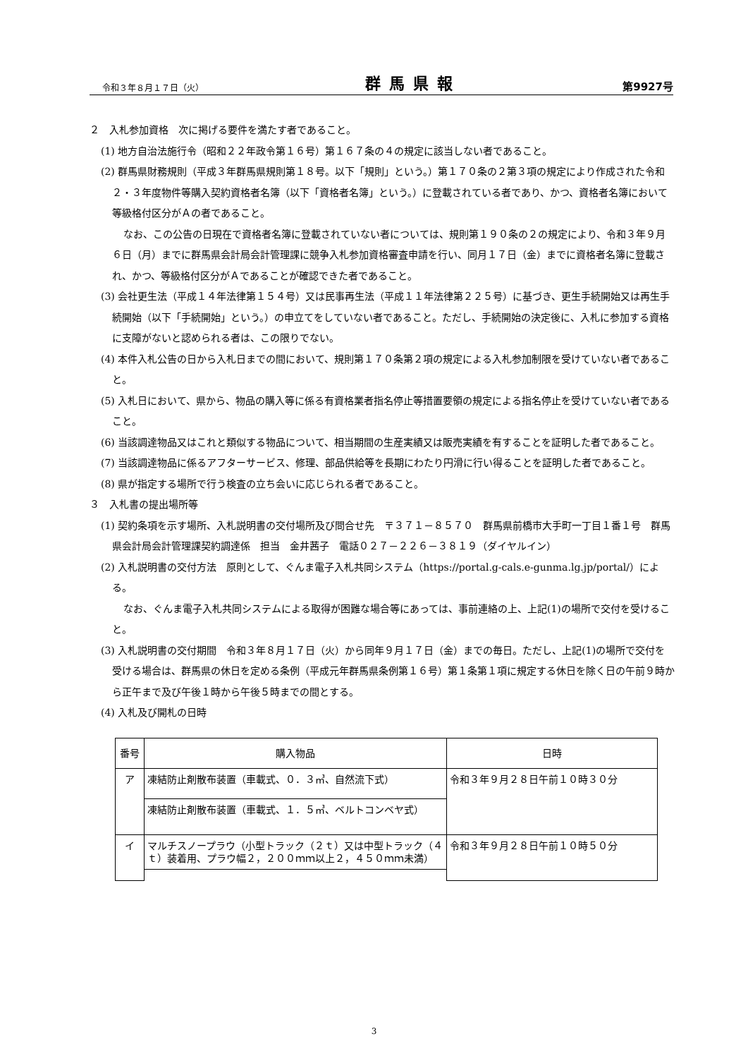令和３年８月１７日（火） 群馬県報 第9927号
２　入札参加資格　次に掲げる要件を満たす者であること。
(1) 地方自治法施行令（昭和２２年政令第１６号）第１６７条の４の規定に該当しない者であること。
(2) 群馬県財務規則（平成３年群馬県規則第１８号。以下「規則」という。）第１７０条の２第３項の規定により作成された令和２・３年度物件等購入契約資格者名簿（以下「資格者名簿」という。）に登載されている者であり、かつ、資格者名簿において等級格付区分がＡの者であること。
なお、この公告の日現在で資格者名簿に登載されていない者については、規則第１９０条の２の規定により、令和３年９月６日（月）までに群馬県会計局会計管理課に競争入札参加資格審査申請を行い、同月１７日（金）までに資格者名簿に登載され、かつ、等級格付区分がＡであることが確認できた者であること。
(3) 会社更生法（平成１４年法律第１５４号）又は民事再生法（平成１１年法律第２２５号）に基づき、更生手続開始又は再生手続開始（以下「手続開始」という。）の申立てをしていない者であること。ただし、手続開始の決定後に、入札に参加する資格に支障がないと認められる者は、この限りでない。
(4) 本件入札公告の日から入札日までの間において、規則第１７０条第２項の規定による入札参加制限を受けていない者であること。
(5) 入札日において、県から、物品の購入等に係る有資格業者指名停止等措置要領の規定による指名停止を受けていない者であること。
(6) 当該調達物品又はこれと類似する物品について、相当期間の生産実績又は販売実績を有することを証明した者であること。
(7) 当該調達物品に係るアフターサービス、修理、部品供給等を長期にわたり円滑に行い得ることを証明した者であること。
(8) 県が指定する場所で行う検査の立ち会いに応じられる者であること。
３　入札書の提出場所等
(1) 契約条項を示す場所、入札説明書の交付場所及び問合せ先　〒３７１－８５７０　群馬県前橋市大手町一丁目１番１号　群馬県会計局会計管理課契約調達係　担当　金井茜子　電話０２７－２２６－３８１９（ダイヤルイン）
(2) 入札説明書の交付方法　原則として、ぐんま電子入札共同システム（https://portal.g-cals.e-gunma.lg.jp/portal/）による。
なお、ぐんま電子入札共同システムによる取得が困難な場合等にあっては、事前連絡の上、上記(1)の場所で交付を受けること。
(3) 入札説明書の交付期間　令和３年８月１７日（火）から同年９月１７日（金）までの毎日。ただし、上記(1)の場所で交付を受ける場合は、群馬県の休日を定める条例（平成元年群馬県条例第１６号）第１条第１項に規定する休日を除く日の午前９時から正午まで及び午後１時から午後５時までの間とする。
(4) 入札及び開札の日時
| 番号 | 購入物品 | 日時 |
| --- | --- | --- |
| ア | 凍結防止剤散布装置（車載式、０．３㎥、自然流下式） | 令和３年９月２８日午前１０時３０分 |
| | 凍結防止剤散布装置（車載式、１．５㎥、ベルトコンベヤ式） | |
| イ | マルチスノープラウ（小型トラック（２ｔ）又は中型トラック（４ｔ）装着用、プラウ幅２，２００ｍｍ以上２，４５０ｍｍ未満） | 令和３年９月２８日午前１０時５０分 |
3